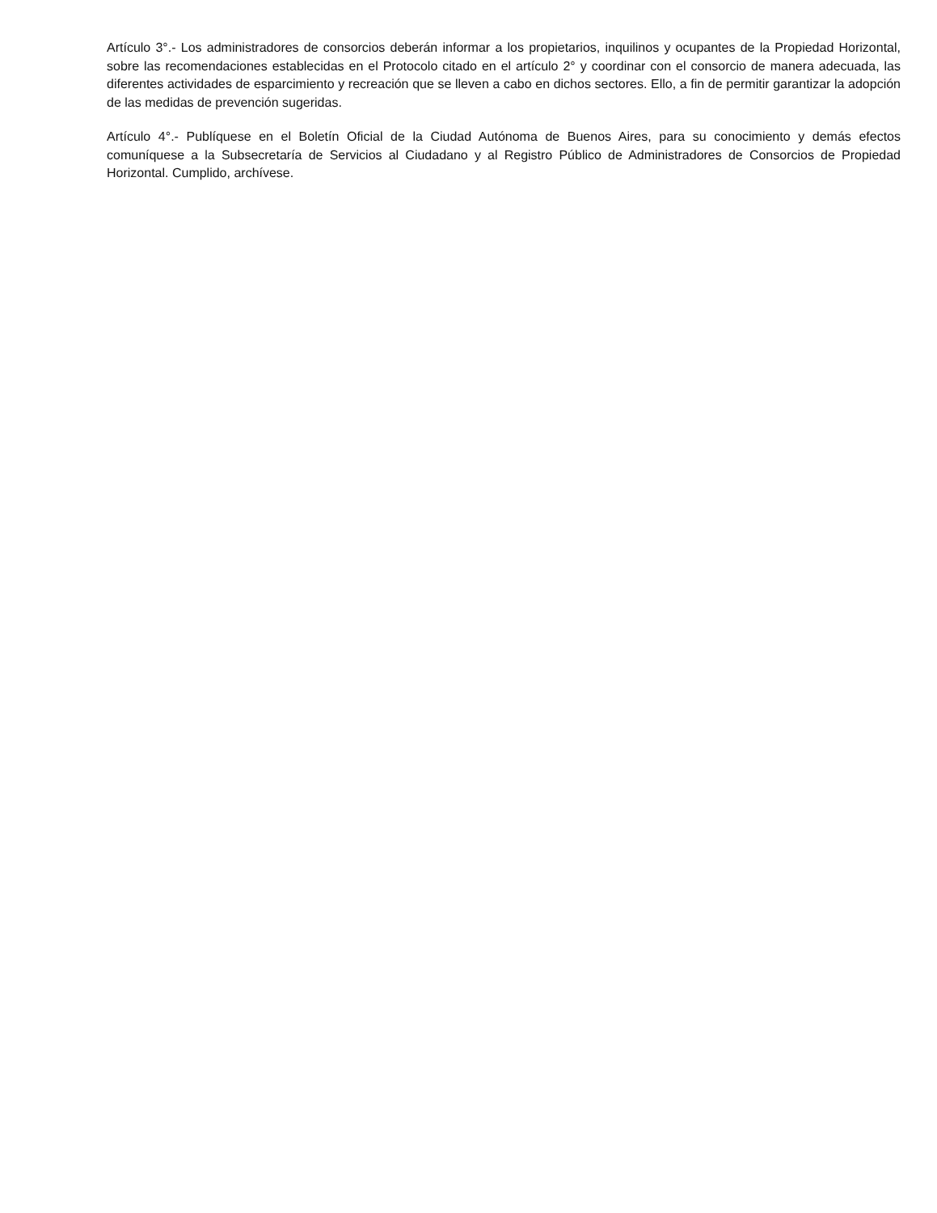Artículo 3°.- Los administradores de consorcios deberán informar a los propietarios, inquilinos y ocupantes de la Propiedad Horizontal, sobre las recomendaciones establecidas en el Protocolo citado en el artículo 2° y coordinar con el consorcio de manera adecuada, las diferentes actividades de esparcimiento y recreación que se lleven a cabo en dichos sectores. Ello, a fin de permitir garantizar la adopción de las medidas de prevención sugeridas.
Artículo 4°.- Publíquese en el Boletín Oficial de la Ciudad Autónoma de Buenos Aires, para su conocimiento y demás efectos comuníquese a la Subsecretaría de Servicios al Ciudadano y al Registro Público de Administradores de Consorcios de Propiedad Horizontal. Cumplido, archívese.